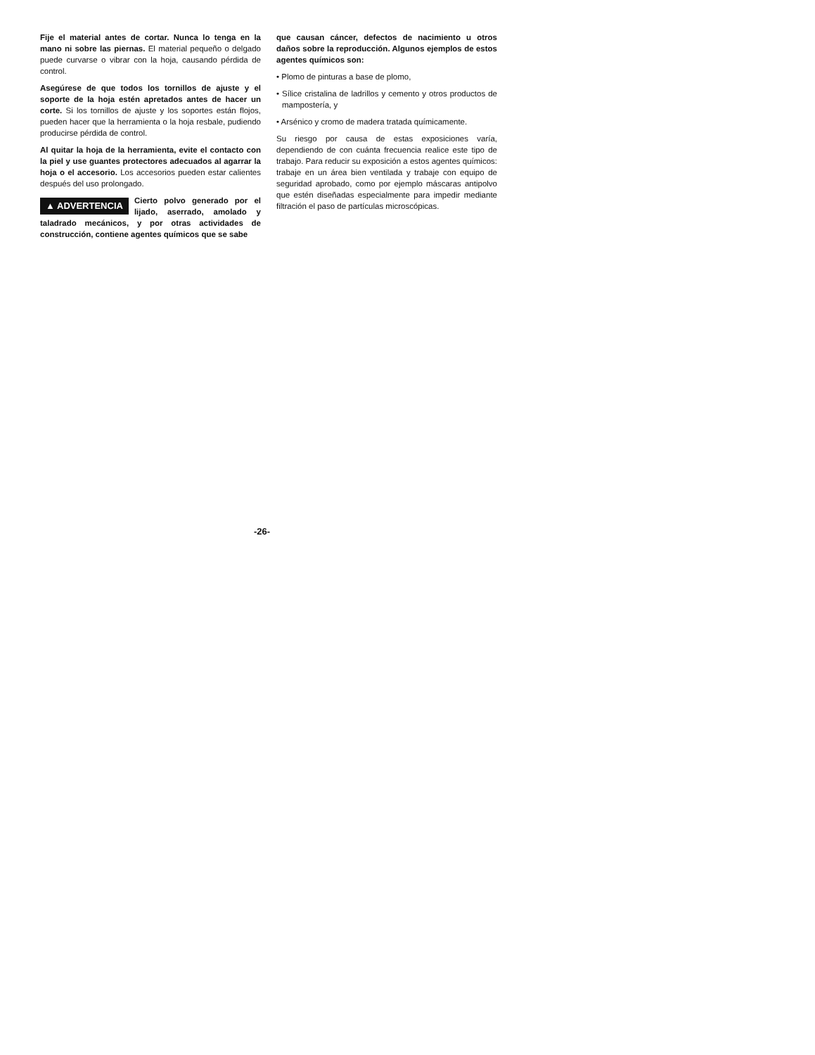Fije el material antes de cortar. Nunca lo tenga en la mano ni sobre las piernas. El material pequeño o delgado puede curvarse o vibrar con la hoja, causando pérdida de control.
Asegúrese de que todos los tornillos de ajuste y el soporte de la hoja estén apretados antes de hacer un corte. Si los tornillos de ajuste y los soportes están flojos, pueden hacer que la herramienta o la hoja resbale, pudiendo producirse pérdida de control.
Al quitar la hoja de la herramienta, evite el contacto con la piel y use guantes protectores adecuados al agarrar la hoja o el accesorio. Los accesorios pueden estar calientes después del uso prolongado.
▲ ADVERTENCIA Cierto polvo generado por el lijado, aserrado, amolado y taladrado mecánicos, y por otras actividades de construcción, contiene agentes químicos que se sabe
que causan cáncer, defectos de nacimiento u otros daños sobre la reproducción. Algunos ejemplos de estos agentes químicos son:
• Plomo de pinturas a base de plomo,
• Sílice cristalina de ladrillos y cemento y otros productos de mampostería, y
• Arsénico y cromo de madera tratada químicamente.
Su riesgo por causa de estas exposiciones varía, dependiendo de con cuánta frecuencia realice este tipo de trabajo. Para reducir su exposición a estos agentes químicos: trabaje en un área bien ventilada y trabaje con equipo de seguridad aprobado, como por ejemplo máscaras antipolvo que estén diseñadas especialmente para impedir mediante filtración el paso de partículas microscópicas.
-26-